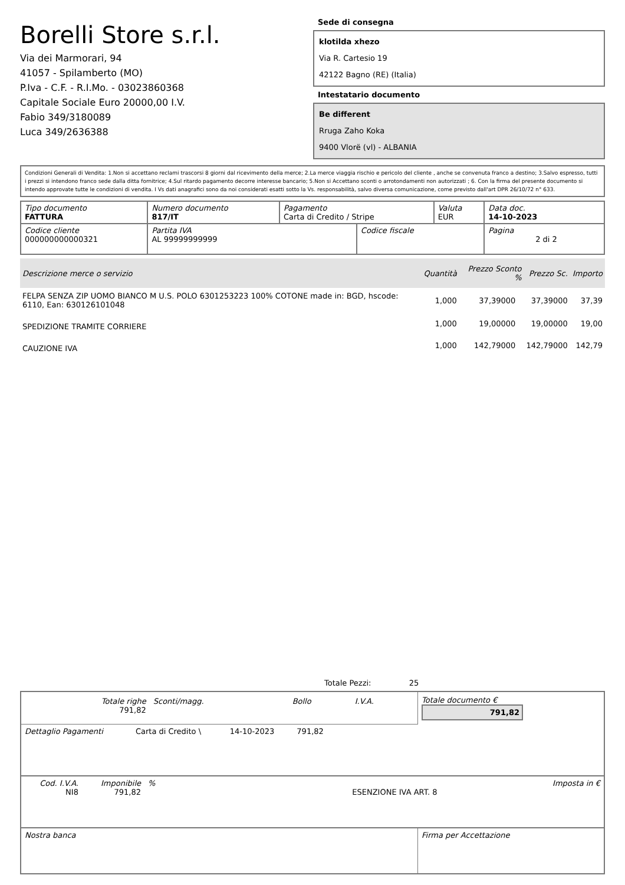Borelli Store s.r.l.
Via dei Marmorari, 94
41057 - Spilamberto (MO)
P.Iva - C.F. - R.I.Mo. - 03023860368
Capitale Sociale Euro 20000,00 I.V.
Fabio 349/3180089
Luca 349/2636388
Sede di consegna
klotilda xhezo
Via R. Cartesio 19
42122 Bagno (RE) (Italia)
Intestatario documento
Be different
Rruga Zaho Koka
9400 Vlorë (vl) - ALBANIA
Condizioni Generali di Vendita: 1.Non si accettano reclami trascorsi 8 giorni dal ricevimento della merce; 2.La merce viaggia rischio e pericolo del cliente , anche se convenuta franco a destino; 3.Salvo espresso, tutti i prezzi si intendono franco sede dalla ditta fornitrice; 4.Sul ritardo pagamento decorre interesse bancario; 5.Non si Accettano sconti o arrotondamenti non autorizzati ; 6. Con la firma del presente documento si intendo approvate tutte le condizioni di vendita. I Vs dati anagrafici sono da noi considerati esatti sotto la Vs. responsabilità, salvo diversa comunicazione, come previsto dall'art DPR 26/10/72 n° 633.
| Tipo documento FATTURA | Numero documento 817/IT | Pagamento Carta di Credito / Stripe | | Valuta EUR | Data doc. 14-10-2023 |
| Codice cliente 000000000000321 | Partita IVA AL 99999999999 | | Codice fiscale | | Pagina 2 di 2 |
| Descrizione merce o servizio | Quantità | Prezzo Sconto % | | Prezzo Sc. | Importo |
| --- | --- | --- | --- | --- | --- |
| FELPA SENZA ZIP UOMO BIANCO M U.S. POLO 6301253223 100% COTONE made in: BGD, hscode: 6110, Ean: 630126101048 | 1,000 | 37,39000 | | 37,39000 | 37,39 |
| SPEDIZIONE TRAMITE CORRIERE | 1,000 | 19,00000 | | 19,00000 | 19,00 |
| CAUZIONE IVA | 1,000 | 142,79000 | | 142,79000 | 142,79 |
Totale Pezzi: 25
| / Totale righe 791,82 / Sconti/magg. / Bollo / I.V.A. / | Totale documento € 791,82 |
| Dettaglio Pagamenti | Carta di Credito \ | 14-10-2023 | 791,82 | |
| Cod. I.V.A. NI8 | Imponibile 791,82 | % | ESENZIONE IVA ART. 8 | Imposta in € |
| Nostra banca | Firma per Accettazione |